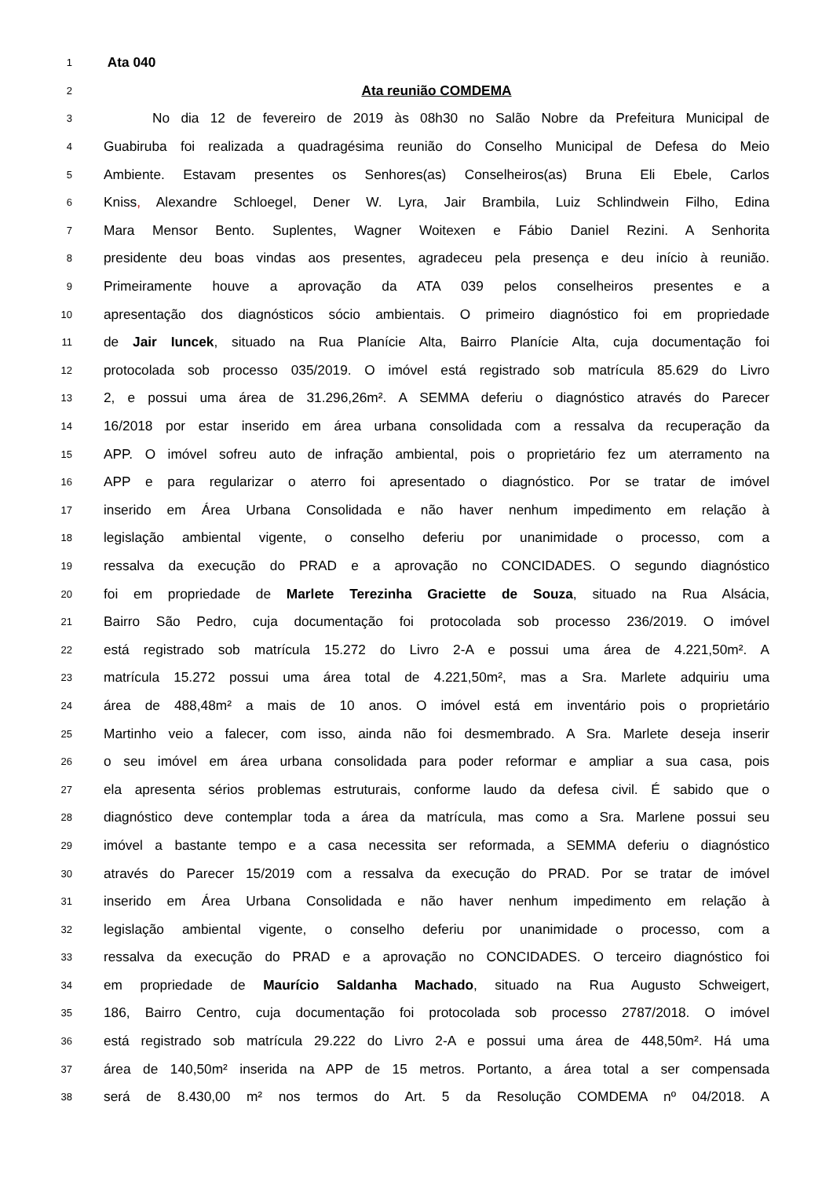1
Ata 040
2
Ata reunião COMDEMA
3
No dia 12 de fevereiro de 2019 às 08h30 no Salão Nobre da Prefeitura Municipal de
4
Guabiruba foi realizada a quadragésima reunião do Conselho Municipal de Defesa do Meio
5
Ambiente. Estavam presentes os Senhores(as) Conselheiros(as) Bruna Eli Ebele, Carlos
6
Kniss, Alexandre Schloegel, Dener W. Lyra, Jair Brambila, Luiz Schlindwein Filho, Edina
7
Mara Mensor Bento. Suplentes, Wagner Woitexen e Fábio Daniel Rezini. A Senhorita
8
presidente deu boas vindas aos presentes, agradeceu pela presença e deu início à reunião.
9
Primeiramente houve a aprovação da ATA 039 pelos conselheiros presentes e a
10
apresentação dos diagnósticos sócio ambientais. O primeiro diagnóstico foi em propriedade
11
de Jair Iuncek, situado na Rua Planície Alta, Bairro Planície Alta, cuja documentação foi
12
protocolada sob processo 035/2019. O imóvel está registrado sob matrícula 85.629 do Livro
13
2, e possui uma área de 31.296,26m². A SEMMA deferiu o diagnóstico através do Parecer
14
16/2018 por estar inserido em área urbana consolidada com a ressalva da recuperação da
15
APP. O imóvel sofreu auto de infração ambiental, pois o proprietário fez um aterramento na
16
APP e para regularizar o aterro foi apresentado o diagnóstico. Por se tratar de imóvel
17
inserido em Área Urbana Consolidada e não haver nenhum impedimento em relação à
18
legislação ambiental vigente, o conselho deferiu por unanimidade o processo, com a
19
ressalva da execução do PRAD e a aprovação no CONCIDADES. O segundo diagnóstico
20
foi em propriedade de Marlete Terezinha Graciette de Souza, situado na Rua Alsácia,
21
Bairro São Pedro, cuja documentação foi protocolada sob processo 236/2019. O imóvel
22
está registrado sob matrícula 15.272 do Livro 2-A e possui uma área de 4.221,50m². A
23
matrícula 15.272 possui uma área total de 4.221,50m², mas a Sra. Marlete adquiriu uma
24
área de 488,48m² a mais de 10 anos. O imóvel está em inventário pois o proprietário
25
Martinho veio a falecer, com isso, ainda não foi desmembrado. A Sra. Marlete deseja inserir
26
o seu imóvel em área urbana consolidada para poder reformar e ampliar a sua casa, pois
27
ela apresenta sérios problemas estruturais, conforme laudo da defesa civil. É sabido que o
28
diagnóstico deve contemplar toda a área da matrícula, mas como a Sra. Marlene possui seu
29
imóvel a bastante tempo e a casa necessita ser reformada, a SEMMA deferiu o diagnóstico
30
através do Parecer 15/2019 com a ressalva da execução do PRAD. Por se tratar de imóvel
31
inserido em Área Urbana Consolidada e não haver nenhum impedimento em relação à
32
legislação ambiental vigente, o conselho deferiu por unanimidade o processo, com a
33
ressalva da execução do PRAD e a aprovação no CONCIDADES. O terceiro diagnóstico foi
34
em propriedade de Maurício Saldanha Machado, situado na Rua Augusto Schweigert,
35
186, Bairro Centro, cuja documentação foi protocolada sob processo 2787/2018. O imóvel
36
está registrado sob matrícula 29.222 do Livro 2-A e possui uma área de 448,50m². Há uma
37
área de 140,50m² inserida na APP de 15 metros. Portanto, a área total a ser compensada
38
será de 8.430,00 m² nos termos do Art. 5 da Resolução COMDEMA nº 04/2018. A